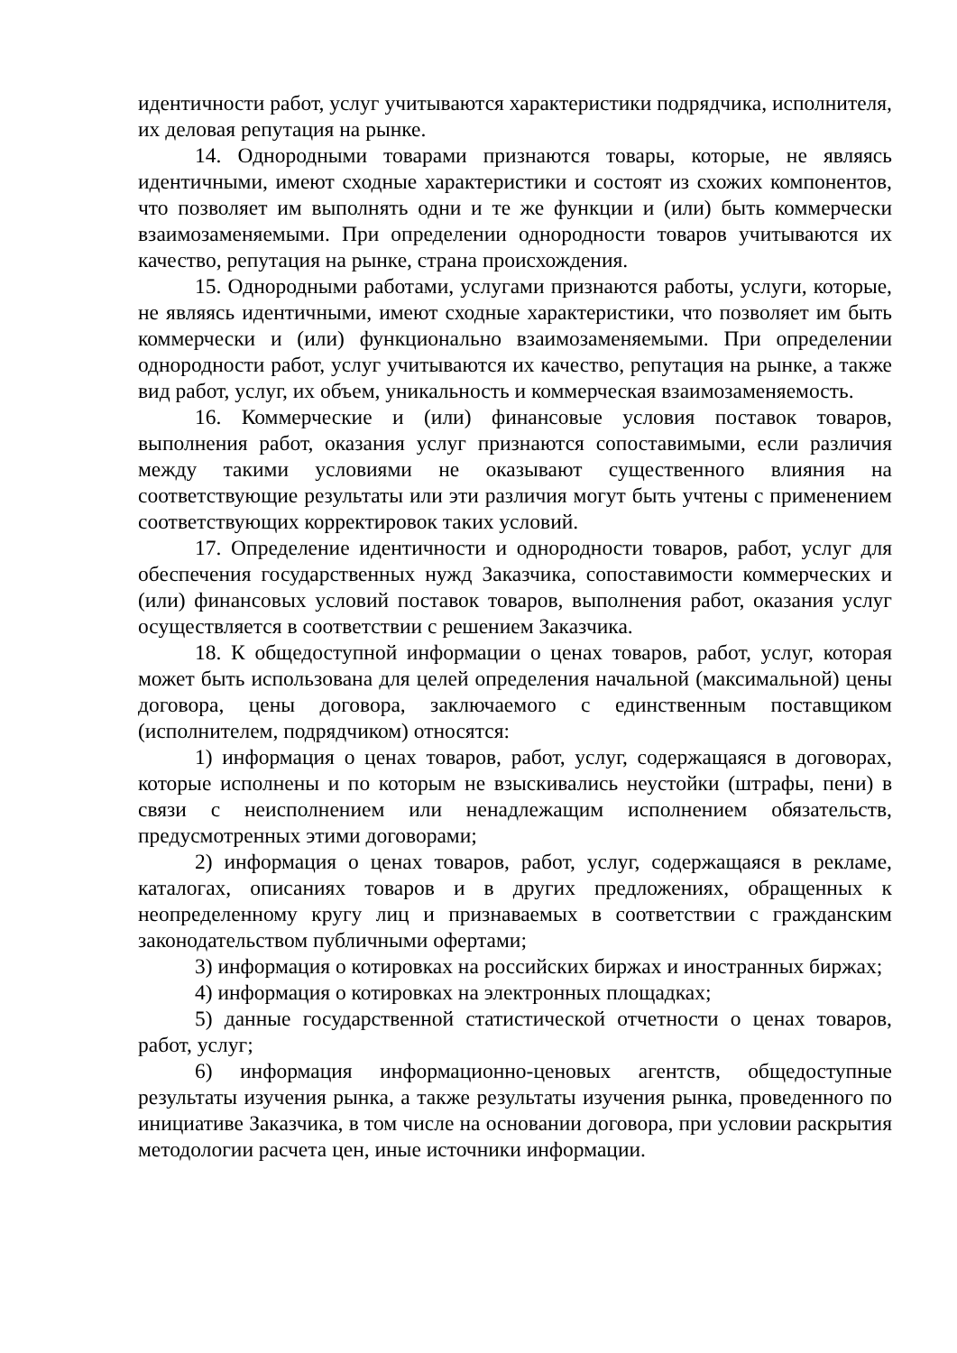идентичности работ, услуг учитываются характеристики подрядчика, исполнителя, их деловая репутация на рынке.
14. Однородными товарами признаются товары, которые, не являясь идентичными, имеют сходные характеристики и состоят из схожих компонентов, что позволяет им выполнять одни и те же функции и (или) быть коммерчески взаимозаменяемыми. При определении однородности товаров учитываются их качество, репутация на рынке, страна происхождения.
15. Однородными работами, услугами признаются работы, услуги, которые, не являясь идентичными, имеют сходные характеристики, что позволяет им быть коммерчески и (или) функционально взаимозаменяемыми. При определении однородности работ, услуг учитываются их качество, репутация на рынке, а также вид работ, услуг, их объем, уникальность и коммерческая взаимозаменяемость.
16. Коммерческие и (или) финансовые условия поставок товаров, выполнения работ, оказания услуг признаются сопоставимыми, если различия между такими условиями не оказывают существенного влияния на соответствующие результаты или эти различия могут быть учтены с применением соответствующих корректировок таких условий.
17. Определение идентичности и однородности товаров, работ, услуг для обеспечения государственных нужд Заказчика, сопоставимости коммерческих и (или) финансовых условий поставок товаров, выполнения работ, оказания услуг осуществляется в соответствии с решением Заказчика.
18. К общедоступной информации о ценах товаров, работ, услуг, которая может быть использована для целей определения начальной (максимальной) цены договора, цены договора, заключаемого с единственным поставщиком (исполнителем, подрядчиком) относятся:
1) информация о ценах товаров, работ, услуг, содержащаяся в договорах, которые исполнены и по которым не взыскивались неустойки (штрафы, пени) в связи с неисполнением или ненадлежащим исполнением обязательств, предусмотренных этими договорами;
2) информация о ценах товаров, работ, услуг, содержащаяся в рекламе, каталогах, описаниях товаров и в других предложениях, обращенных к неопределенному кругу лиц и признаваемых в соответствии с гражданским законодательством публичными офертами;
3) информация о котировках на российских биржах и иностранных биржах;
4) информация о котировках на электронных площадках;
5) данные государственной статистической отчетности о ценах товаров, работ, услуг;
6) информация информационно-ценовых агентств, общедоступные результаты изучения рынка, а также результаты изучения рынка, проведенного по инициативе Заказчика, в том числе на основании договора, при условии раскрытия методологии расчета цен, иные источники информации.